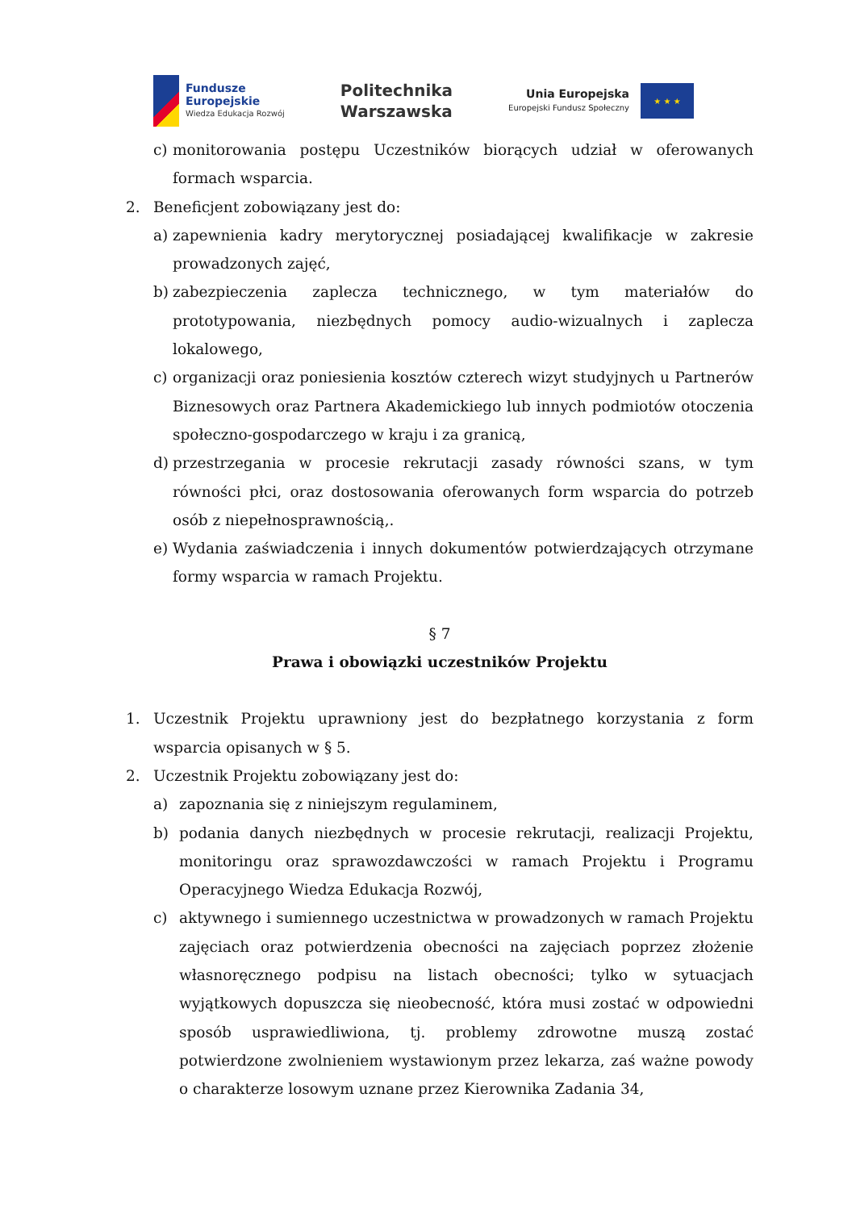Fundusze
Europejskie
Wiedza Edukacja Rozwój
Politechnika
Warszawska
Unia Europejska
Europejski Fundusz Społeczny
★ ★ ★
c) monitorowania postępu Uczestników biorących udział w oferowanych formach wsparcia.
2. Beneficjent zobowiązany jest do:
a) zapewnienia kadry merytorycznej posiadającej kwalifikacje w zakresie prowadzonych zajęć,
b) zabezpieczenia zaplecza technicznego, w tym materiałów do prototypowania, niezbędnych pomocy audio-wizualnych i zaplecza lokalowego,
c) organizacji oraz poniesienia kosztów czterech wizyt studyjnych u Partnerów Biznesowych oraz Partnera Akademickiego lub innych podmiotów otoczenia społeczno-gospodarczego w kraju i za granicą,
d) przestrzegania w procesie rekrutacji zasady równości szans, w tym równości płci, oraz dostosowania oferowanych form wsparcia do potrzeb osób z niepełnosprawnością,.
e) Wydania zaświadczenia i innych dokumentów potwierdzających otrzymane formy wsparcia w ramach Projektu.
§ 7
Prawa i obowiązki uczestników Projektu
1. Uczestnik Projektu uprawniony jest do bezpłatnego korzystania z form wsparcia opisanych w § 5.
2. Uczestnik Projektu zobowiązany jest do:
a) zapoznania się z niniejszym regulaminem,
b) podania danych niezbędnych w procesie rekrutacji, realizacji Projektu, monitoringu oraz sprawozdawczości w ramach Projektu i Programu Operacyjnego Wiedza Edukacja Rozwój,
c) aktywnego i sumiennego uczestnictwa w prowadzonych w ramach Projektu zajęciach oraz potwierdzenia obecności na zajęciach poprzez złożenie własnoręcznego podpisu na listach obecności; tylko w sytuacjach wyjątkowych dopuszcza się nieobecność, która musi zostać w odpowiedni sposób usprawiedliwiona, tj. problemy zdrowotne muszą zostać potwierdzone zwolnieniem wystawionym przez lekarza, zaś ważne powody o charakterze losowym uznane przez Kierownika Zadania 34,